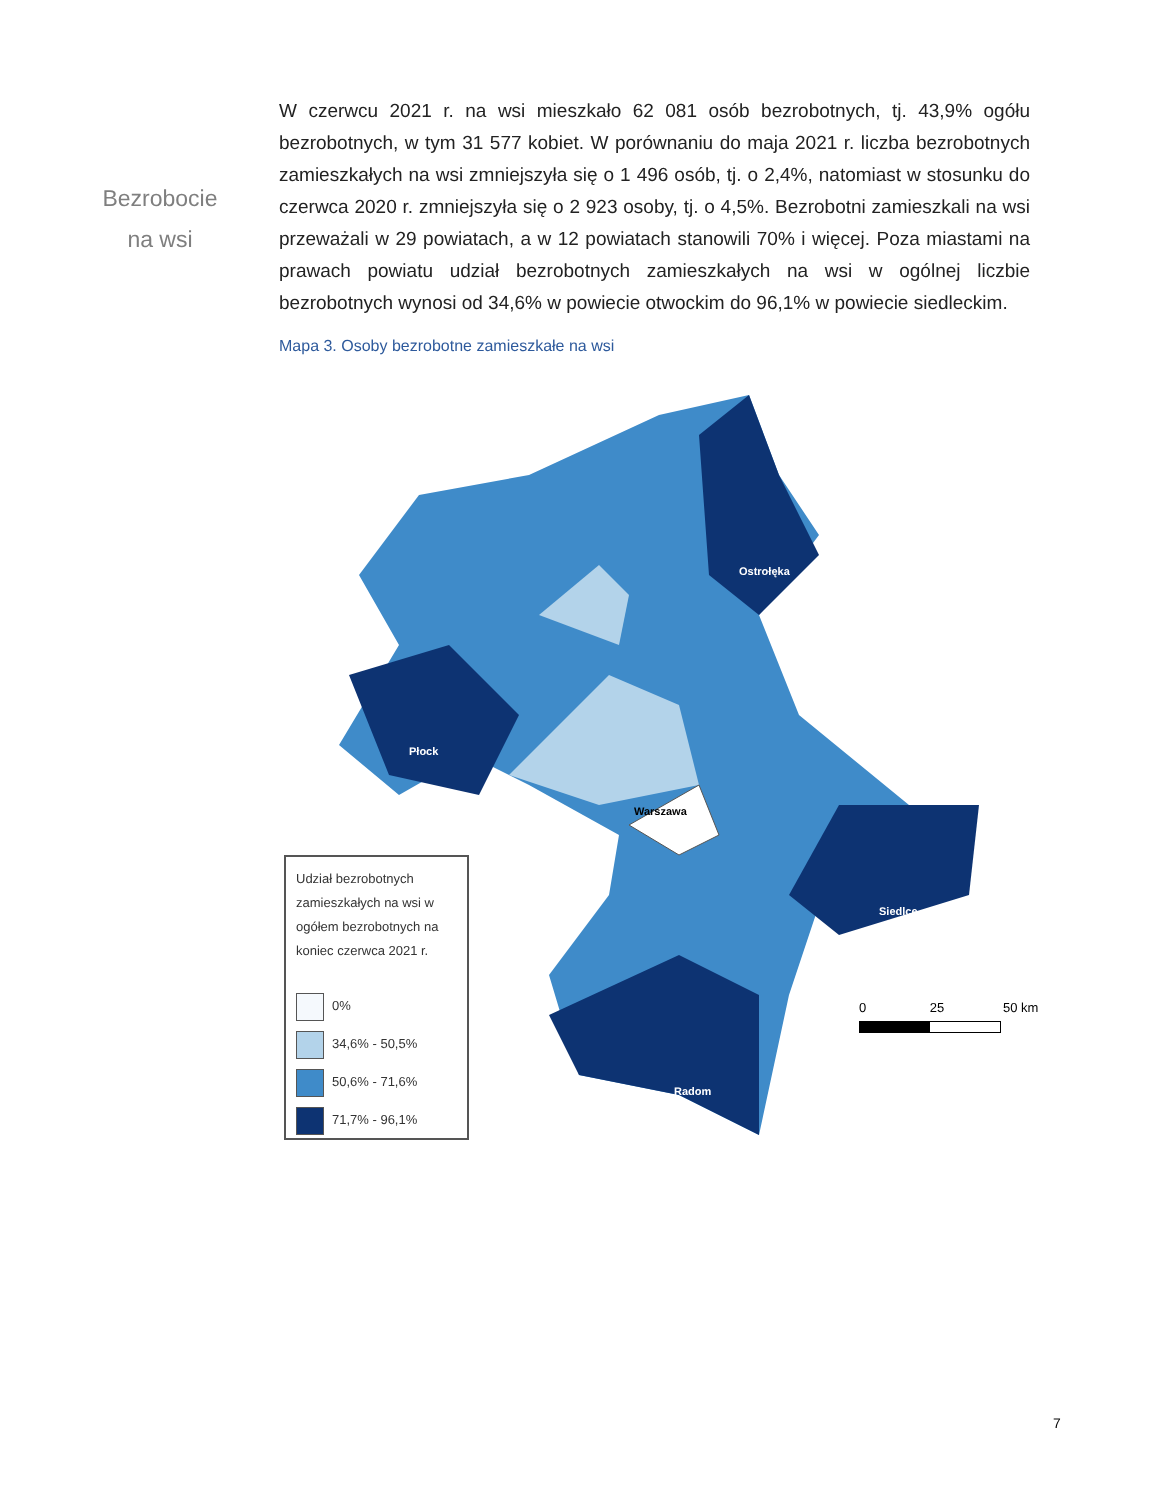Bezrobocie
na wsi
W czerwcu 2021 r. na wsi mieszkało 62 081 osób bezrobotnych, tj. 43,9% ogółu bezrobotnych, w tym 31 577 kobiet. W porównaniu do maja 2021 r. liczba bezrobotnych zamieszkałych na wsi zmniejszyła się o 1 496 osób, tj. o 2,4%, natomiast w stosunku do czerwca 2020 r. zmniejszyła się o 2 923 osoby, tj. o 4,5%. Bezrobotni zamieszkali na wsi przeważali w 29 powiatach, a w 12 powiatach stanowili 70% i więcej. Poza miastami na prawach powiatu udział bezrobotnych zamieszkałych na wsi w ogólnej liczbie bezrobotnych wynosi od 34,6% w powiecie otwockim do 96,1% w powiecie siedleckim.
Mapa 3. Osoby bezrobotne zamieszkałe na wsi
Warszawa
Płock
Siedlce
Radom
Ostrołęka
Udział bezrobotnych zamieszkałych na wsi w ogółem bezrobotnych na koniec czerwca 2021 r.
0%
34,6% - 50,5%
50,6% - 71,6%
71,7% - 96,1%
0 25 50 km
7